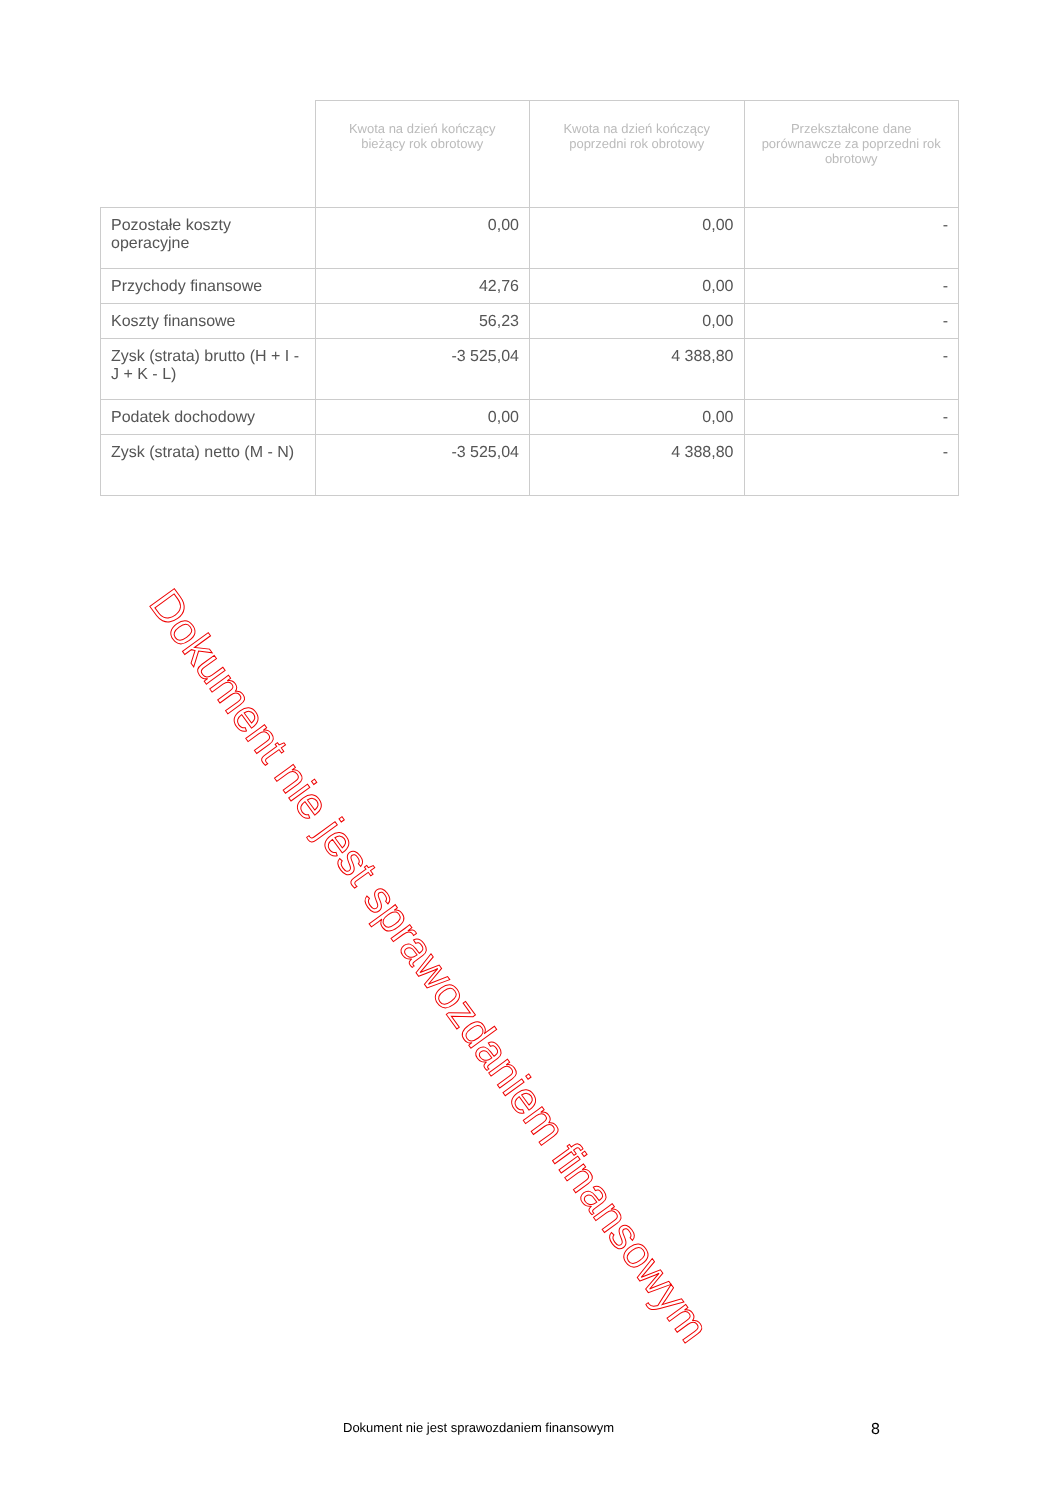| | Kwota na dzień kończący bieżący rok obrotowy | Kwota na dzień kończący poprzedni rok obrotowy | Przekształcone dane porównawcze za poprzedni rok obrotowy |
| --- | --- | --- | --- |
| Pozostałe koszty operacyjne | 0,00 | 0,00 | - |
| Przychody finansowe | 42,76 | 0,00 | - |
| Koszty finansowe | 56,23 | 0,00 | - |
| Zysk (strata) brutto (H + I - J + K - L) | -3 525,04 | 4 388,80 | - |
| Podatek dochodowy | 0,00 | 0,00 | - |
| Zysk (strata) netto (M - N) | -3 525,04 | 4 388,80 | - |
Dokument nie jest sprawozdaniem finansowym
Dokument nie jest sprawozdaniem finansowym
8